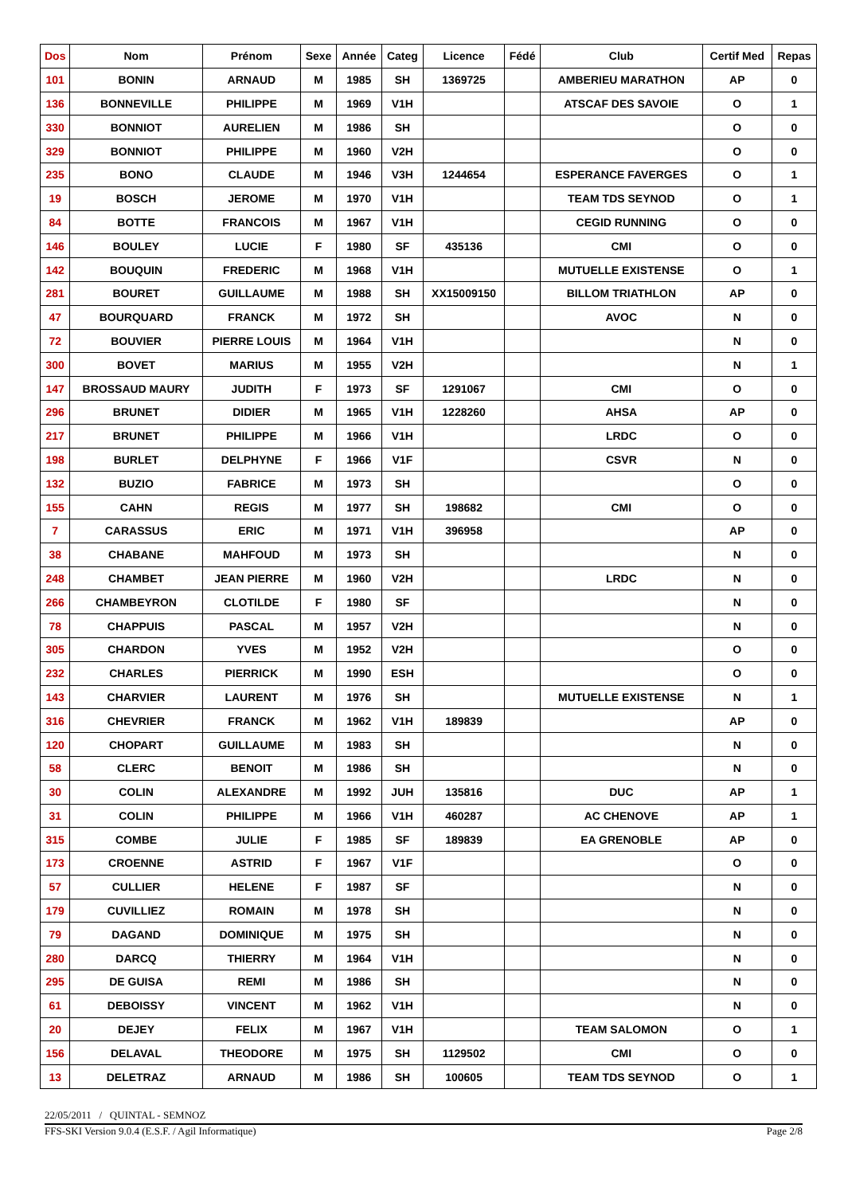| Dos | Nom | Prénom | Sexe | Année | Categ | Licence | Fédé | Club | Certif Med | Repas |
| --- | --- | --- | --- | --- | --- | --- | --- | --- | --- | --- |
| 101 | BONIN | ARNAUD | M | 1985 | SH | 1369725 | | AMBERIEU MARATHON | AP | 0 |
| 136 | BONNEVILLE | PHILIPPE | M | 1969 | V1H | | | ATSCAF DES SAVOIE | O | 1 |
| 330 | BONNIOT | AURELIEN | M | 1986 | SH | | | | O | 0 |
| 329 | BONNIOT | PHILIPPE | M | 1960 | V2H | | | | O | 0 |
| 235 | BONO | CLAUDE | M | 1946 | V3H | 1244654 | | ESPERANCE FAVERGES | O | 1 |
| 19 | BOSCH | JEROME | M | 1970 | V1H | | | TEAM TDS SEYNOD | O | 1 |
| 84 | BOTTE | FRANCOIS | M | 1967 | V1H | | | CEGID RUNNING | O | 0 |
| 146 | BOULEY | LUCIE | F | 1980 | SF | 435136 | | CMI | O | 0 |
| 142 | BOUQUIN | FREDERIC | M | 1968 | V1H | | | MUTUELLE EXISTENSE | O | 1 |
| 281 | BOURET | GUILLAUME | M | 1988 | SH | XX15009150 | | BILLOM TRIATHLON | AP | 0 |
| 47 | BOURQUARD | FRANCK | M | 1972 | SH | | | AVOC | N | 0 |
| 72 | BOUVIER | PIERRE LOUIS | M | 1964 | V1H | | | | N | 0 |
| 300 | BOVET | MARIUS | M | 1955 | V2H | | | | N | 1 |
| 147 | BROSSAUD MAURY | JUDITH | F | 1973 | SF | 1291067 | | CMI | O | 0 |
| 296 | BRUNET | DIDIER | M | 1965 | V1H | 1228260 | | AHSA | AP | 0 |
| 217 | BRUNET | PHILIPPE | M | 1966 | V1H | | | LRDC | O | 0 |
| 198 | BURLET | DELPHYNE | F | 1966 | V1F | | | CSVR | N | 0 |
| 132 | BUZIO | FABRICE | M | 1973 | SH | | | | O | 0 |
| 155 | CAHN | REGIS | M | 1977 | SH | 198682 | | CMI | O | 0 |
| 7 | CARASSUS | ERIC | M | 1971 | V1H | 396958 | | | AP | 0 |
| 38 | CHABANE | MAHFOUD | M | 1973 | SH | | | | N | 0 |
| 248 | CHAMBET | JEAN PIERRE | M | 1960 | V2H | | | LRDC | N | 0 |
| 266 | CHAMBEYRON | CLOTILDE | F | 1980 | SF | | | | N | 0 |
| 78 | CHAPPUIS | PASCAL | M | 1957 | V2H | | | | N | 0 |
| 305 | CHARDON | YVES | M | 1952 | V2H | | | | O | 0 |
| 232 | CHARLES | PIERRICK | M | 1990 | ESH | | | | O | 0 |
| 143 | CHARVIER | LAURENT | M | 1976 | SH | | | MUTUELLE EXISTENSE | N | 1 |
| 316 | CHEVRIER | FRANCK | M | 1962 | V1H | 189839 | | | AP | 0 |
| 120 | CHOPART | GUILLAUME | M | 1983 | SH | | | | N | 0 |
| 58 | CLERC | BENOIT | M | 1986 | SH | | | | N | 0 |
| 30 | COLIN | ALEXANDRE | M | 1992 | JUH | 135816 | | DUC | AP | 1 |
| 31 | COLIN | PHILIPPE | M | 1966 | V1H | 460287 | | AC CHENOVE | AP | 1 |
| 315 | COMBE | JULIE | F | 1985 | SF | 189839 | | EA GRENOBLE | AP | 0 |
| 173 | CROENNE | ASTRID | F | 1967 | V1F | | | | O | 0 |
| 57 | CULLIER | HELENE | F | 1987 | SF | | | | N | 0 |
| 179 | CUVILLIEZ | ROMAIN | M | 1978 | SH | | | | N | 0 |
| 79 | DAGAND | DOMINIQUE | M | 1975 | SH | | | | N | 0 |
| 280 | DARCQ | THIERRY | M | 1964 | V1H | | | | N | 0 |
| 295 | DE GUISA | REMI | M | 1986 | SH | | | | N | 0 |
| 61 | DEBOISSY | VINCENT | M | 1962 | V1H | | | | N | 0 |
| 20 | DEJEY | FELIX | M | 1967 | V1H | | | TEAM SALOMON | O | 1 |
| 156 | DELAVAL | THEODORE | M | 1975 | SH | 1129502 | | CMI | O | 0 |
| 13 | DELETRAZ | ARNAUD | M | 1986 | SH | 100605 | | TEAM TDS SEYNOD | O | 1 |
22/05/2011 / QUINTAL - SEMNOZ
FFS-SKI Version 9.0.4 (E.S.F. / Agil Informatique) Page 2/8